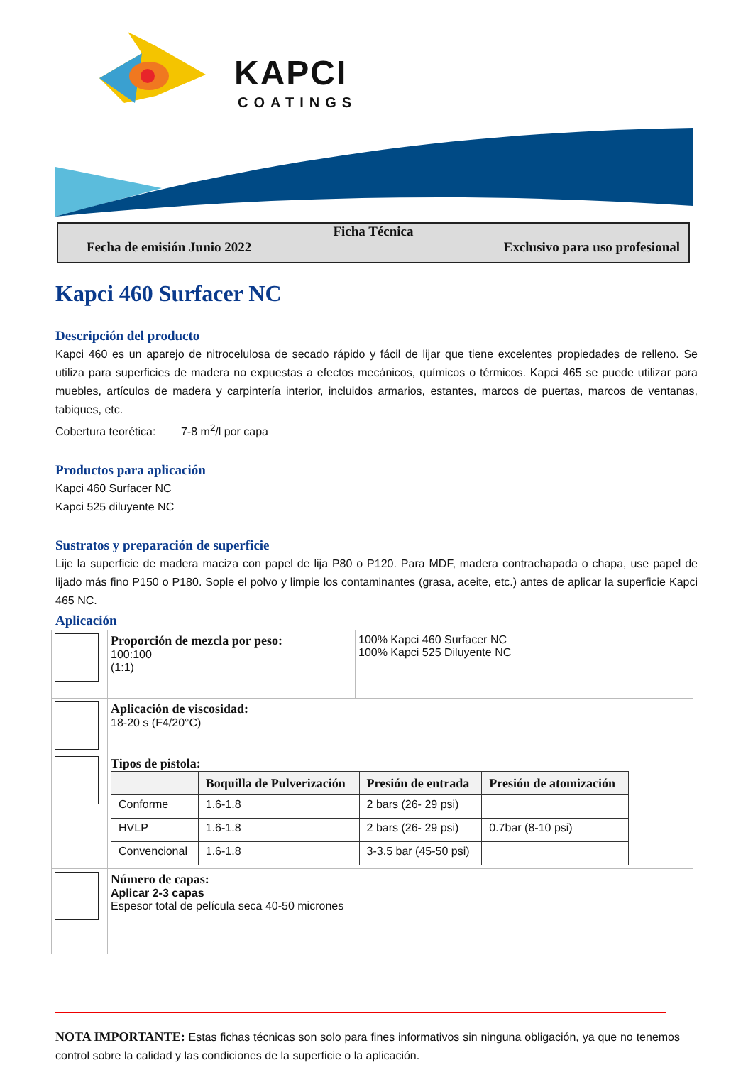KAPCI
COATINGS
Ficha Técnica
Fecha de emisión Junio 2022 Exclusivo para uso profesional
Kapci 460 Surfacer NC
Descripción del producto
Kapci 460 es un aparejo de nitrocelulosa de secado rápido y fácil de lijar que tiene excelentes propiedades de relleno. Se utiliza para superficies de madera no expuestas a efectos mecánicos, químicos o térmicos. Kapci 465 se puede utilizar para muebles, artículos de madera y carpintería interior, incluidos armarios, estantes, marcos de puertas, marcos de ventanas, tabiques, etc.
Cobertura teorética: 7-8 m<sup>2</sup>/l por capa
Productos para aplicación
Kapci 460 Surfacer NC
Kapci 525 diluyente NC
Sustratos y preparación de superficie
Lije la superficie de madera maciza con papel de lija P80 o P120. Para MDF, madera contrachapada o chapa, use papel de lijado más fino P150 o P180. Sople el polvo y limpie los contaminantes (grasa, aceite, etc.) antes de aplicar la superficie Kapci 465 NC.
Aplicación
| | Proporción de mezcla por peso: 100:100 (1:1) | 100% Kapci 460 Surfacer NC 100% Kapci 525 Diluyente NC |
| | Aplicación de viscosidad: 18-20 s (F4/20°C) | |
| | Tipos de pistola: / / Boquilla de Pulverización / Presión de entrada / Presión de atomización / / --- / --- / --- / --- / / Conforme / 1.6-1.8 / 2 bars (26- 29 psi) / / / HVLP / 1.6-1.8 / 2 bars (26- 29 psi) / 0.7bar (8-10 psi) / / Convencional / 1.6-1.8 / 3-3.5 bar (45-50 psi) / / | |
| | Número de capas: Aplicar 2-3 capas Espesor total de película seca 40-50 micrones | |
NOTA IMPORTANTE: Estas fichas técnicas son solo para fines informativos sin ninguna obligación, ya que no tenemos control sobre la calidad y las condiciones de la superficie o la aplicación.